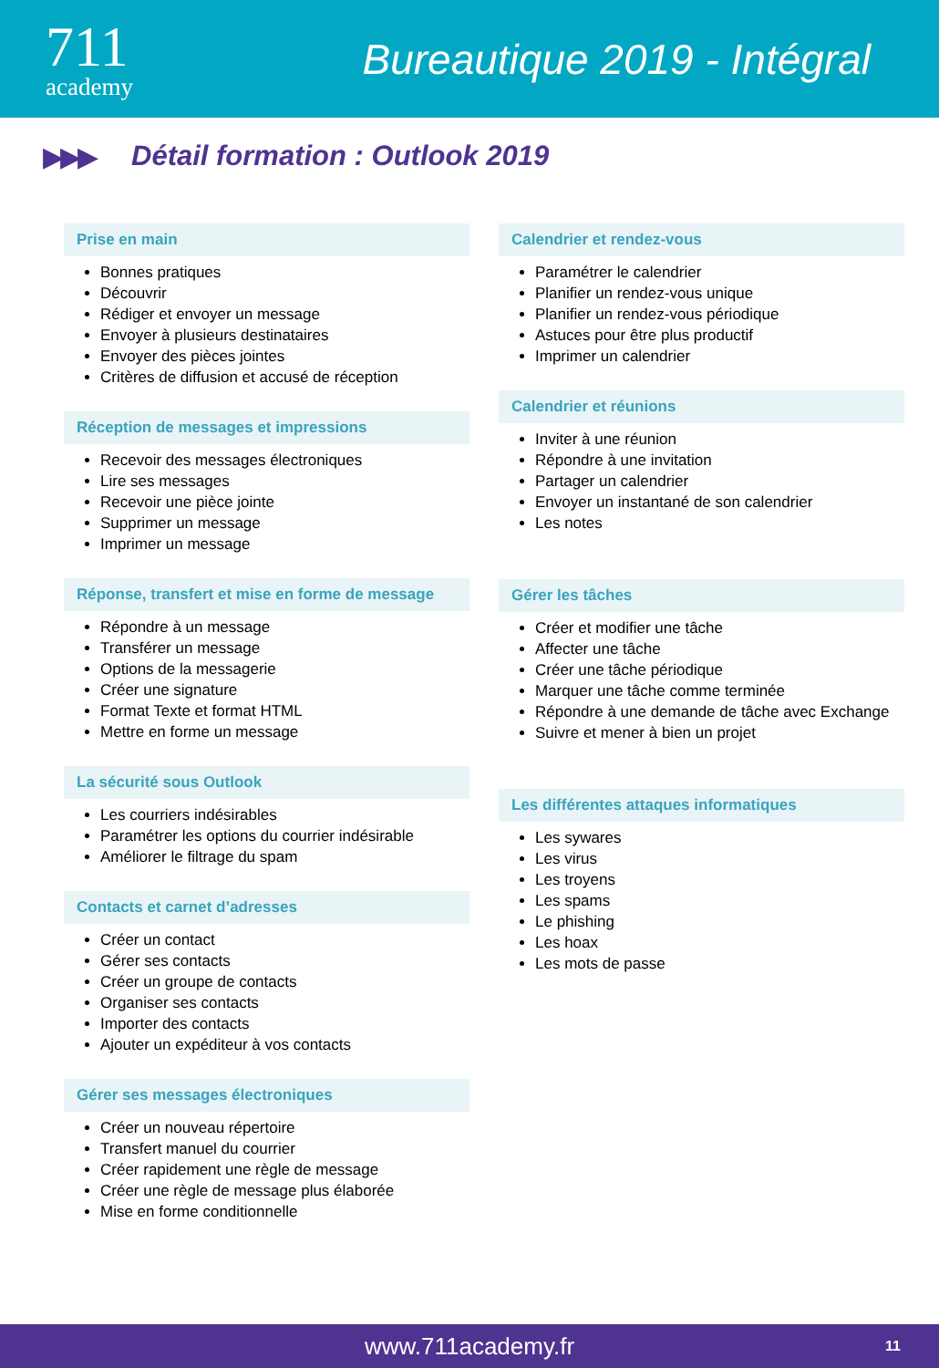711
academy
Bureautique 2019 - Intégral
▶▶▶
Détail formation : Outlook 2019
Prise en main
Bonnes pratiques
Découvrir
Rédiger et envoyer un message
Envoyer à plusieurs destinataires
Envoyer des pièces jointes
Critères de diffusion et accusé de réception
Réception de messages et impressions
Recevoir des messages électroniques
Lire ses messages
Recevoir une pièce jointe
Supprimer un message
Imprimer un message
Réponse, transfert et mise en forme de message
Répondre à un message
Transférer un message
Options de la messagerie
Créer une signature
Format Texte et format HTML
Mettre en forme un message
La sécurité sous Outlook
Les courriers indésirables
Paramétrer les options du courrier indésirable
Améliorer le filtrage du spam
Contacts et carnet d’adresses
Créer un contact
Gérer ses contacts
Créer un groupe de contacts
Organiser ses contacts
Importer des contacts
Ajouter un expéditeur à vos contacts
Gérer ses messages électroniques
Créer un nouveau répertoire
Transfert manuel du courrier
Créer rapidement une règle de message
Créer une règle de message plus élaborée
Mise en forme conditionnelle
Calendrier et rendez-vous
Paramétrer le calendrier
Planifier un rendez-vous unique
Planifier un rendez-vous périodique
Astuces pour être plus productif
Imprimer un calendrier
Calendrier et réunions
Inviter à une réunion
Répondre à une invitation
Partager un calendrier
Envoyer un instantané de son calendrier
Les notes
Gérer les tâches
Créer et modifier une tâche
Affecter une tâche
Créer une tâche périodique
Marquer une tâche comme terminée
Répondre à une demande de tâche avec Exchange
Suivre et mener à bien un projet
Les différentes attaques informatiques
Les sywares
Les virus
Les troyens
Les spams
Le phishing
Les hoax
Les mots de passe
www.711academy.fr 11